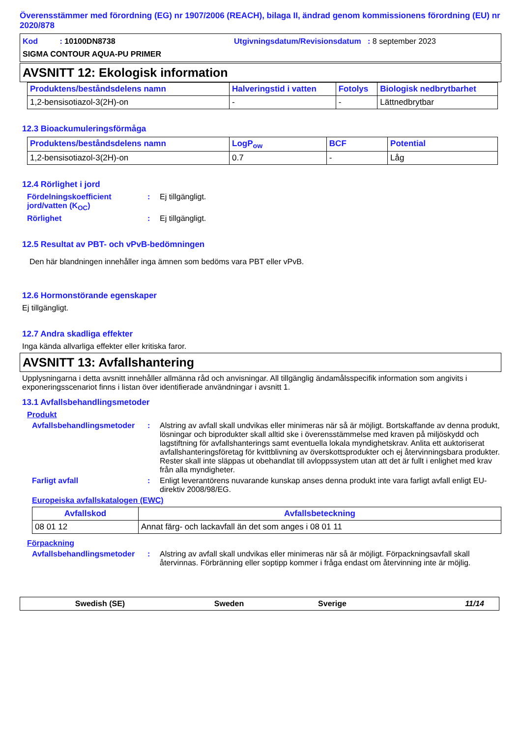Överensstämmer med förordning (EG) nr 1907/2006 (REACH), bilaga II, ändrad genom kommissionens förordning (EU) nr 2020/878
Kod : 10100DN8738
Utgivningsdatum/Revisionsdatum : 8 september 2023
SIGMA CONTOUR AQUA-PU PRIMER
AVSNITT 12: Ekologisk information
| Produktens/beståndsdelens namn | Halveringstid i vatten | Fotolys | Biologisk nedbrytbarhet |
| --- | --- | --- | --- |
| 1,2-bensisotiazol-3(2H)-on | - | - | Lättnedbrytbar |
12.3 Bioackumuleringsförmåga
| Produktens/beståndsdelens namn | LogP<sub>ow</sub> | BCF | Potential |
| --- | --- | --- | --- |
| 1,2-bensisotiazol-3(2H)-on | 0.7 | - | Låg |
12.4 Rörlighet i jord
Fördelningskoefficient jord/vatten (K<sub>OC</sub>)
: Ej tillgängligt.
Rörlighet : Ej tillgängligt.
12.5 Resultat av PBT- och vPvB-bedömningen
Den här blandningen innehåller inga ämnen som bedöms vara PBT eller vPvB.
12.6 Hormonstörande egenskaper
Ej tillgängligt.
12.7 Andra skadliga effekter
Inga kända allvarliga effekter eller kritiska faror.
AVSNITT 13: Avfallshantering
Upplysningarna i detta avsnitt innehåller allmänna råd och anvisningar. All tillgänglig ändamålsspecifik information som angivits i exponeringsscenariot finns i listan över identifierade användningar i avsnitt 1.
13.1 Avfallsbehandlingsmetoder
Produkt
Avfallsbehandlingsmetoder
: Alstring av avfall skall undvikas eller minimeras när så är möjligt. Bortskaffande av denna produkt, lösningar och biprodukter skall alltid ske i överensstämmelse med kraven på miljöskydd och lagstiftning för avfallshanterings samt eventuella lokala myndighetskrav. Anlita ett auktoriserat avfallshanteringsföretag för kvittblivning av överskottsprodukter och ej återvinningsbara produkter. Rester skall inte släppas ut obehandlat till avloppssystem utan att det är fullt i enlighet med krav från alla myndigheter.
Farligt avfall : Enligt leverantörens nuvarande kunskap anses denna produkt inte vara farligt avfall enligt EU-direktiv 2008/98/EG.
Europeiska avfallskatalogen (EWC)
| Avfallskod | Avfallsbeteckning |
| --- | --- |
| 08 01 12 | Annat färg- och lackavfall än det som anges i 08 01 11 |
Förpackning
Avfallsbehandlingsmetoder
: Alstring av avfall skall undvikas eller minimeras när så är möjligt. Förpackningsavfall skall återvinnas. Förbränning eller soptipp kommer i fråga endast om återvinning inte är möjlig.
Swedish (SE) Sweden Sverige 11/14